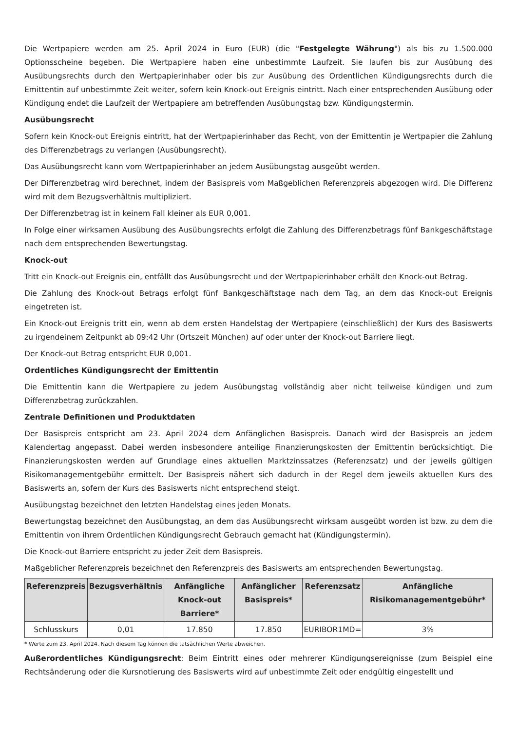Die Wertpapiere werden am 25. April 2024 in Euro (EUR) (die "Festgelegte Währung") als bis zu 1.500.000 Optionsscheine begeben. Die Wertpapiere haben eine unbestimmte Laufzeit. Sie laufen bis zur Ausübung des Ausübungsrechts durch den Wertpapierinhaber oder bis zur Ausübung des Ordentlichen Kündigungsrechts durch die Emittentin auf unbestimmte Zeit weiter, sofern kein Knock-out Ereignis eintritt. Nach einer entsprechenden Ausübung oder Kündigung endet die Laufzeit der Wertpapiere am betreffenden Ausübungstag bzw. Kündigungstermin.
Ausübungsrecht
Sofern kein Knock-out Ereignis eintritt, hat der Wertpapierinhaber das Recht, von der Emittentin je Wertpapier die Zahlung des Differenzbetrags zu verlangen (Ausübungsrecht).
Das Ausübungsrecht kann vom Wertpapierinhaber an jedem Ausübungstag ausgeübt werden.
Der Differenzbetrag wird berechnet, indem der Basispreis vom Maßgeblichen Referenzpreis abgezogen wird. Die Differenz wird mit dem Bezugsverhältnis multipliziert.
Der Differenzbetrag ist in keinem Fall kleiner als EUR 0,001.
In Folge einer wirksamen Ausübung des Ausübungsrechts erfolgt die Zahlung des Differenzbetrags fünf Bankgeschäftstage nach dem entsprechenden Bewertungstag.
Knock-out
Tritt ein Knock-out Ereignis ein, entfällt das Ausübungsrecht und der Wertpapierinhaber erhält den Knock-out Betrag.
Die Zahlung des Knock-out Betrags erfolgt fünf Bankgeschäftstage nach dem Tag, an dem das Knock-out Ereignis eingetreten ist.
Ein Knock-out Ereignis tritt ein, wenn ab dem ersten Handelstag der Wertpapiere (einschließlich) der Kurs des Basiswerts zu irgendeinem Zeitpunkt ab 09:42 Uhr (Ortszeit München) auf oder unter der Knock-out Barriere liegt.
Der Knock-out Betrag entspricht EUR 0,001.
Ordentliches Kündigungsrecht der Emittentin
Die Emittentin kann die Wertpapiere zu jedem Ausübungstag vollständig aber nicht teilweise kündigen und zum Differenzbetrag zurückzahlen.
Zentrale Definitionen und Produktdaten
Der Basispreis entspricht am 23. April 2024 dem Anfänglichen Basispreis. Danach wird der Basispreis an jedem Kalendertag angepasst. Dabei werden insbesondere anteilige Finanzierungskosten der Emittentin berücksichtigt. Die Finanzierungskosten werden auf Grundlage eines aktuellen Marktzinssatzes (Referenzsatz) und der jeweils gültigen Risikomanagementgebühr ermittelt. Der Basispreis nähert sich dadurch in der Regel dem jeweils aktuellen Kurs des Basiswerts an, sofern der Kurs des Basiswerts nicht entsprechend steigt.
Ausübungstag bezeichnet den letzten Handelstag eines jeden Monats.
Bewertungstag bezeichnet den Ausübungstag, an dem das Ausübungsrecht wirksam ausgeübt worden ist bzw. zu dem die Emittentin von ihrem Ordentlichen Kündigungsrecht Gebrauch gemacht hat (Kündigungstermin).
Die Knock-out Barriere entspricht zu jeder Zeit dem Basispreis.
Maßgeblicher Referenzpreis bezeichnet den Referenzpreis des Basiswerts am entsprechenden Bewertungstag.
| Referenzpreis | Bezugsverhältnis | Anfängliche Knock-out Barriere* | Anfänglicher Basispreis* | Referenzsatz | Anfängliche Risikomanagementgebühr* |
| --- | --- | --- | --- | --- | --- |
| Schlusskurs | 0,01 | 17.850 | 17.850 | EURIBOR1MD= | 3% |
* Werte zum 23. April 2024. Nach diesem Tag können die tatsächlichen Werte abweichen.
Außerordentliches Kündigungsrecht: Beim Eintritt eines oder mehrerer Kündigungsereignisse (zum Beispiel eine Rechtsänderung oder die Kursnotierung des Basiswerts wird auf unbestimmte Zeit oder endgültig eingestellt und